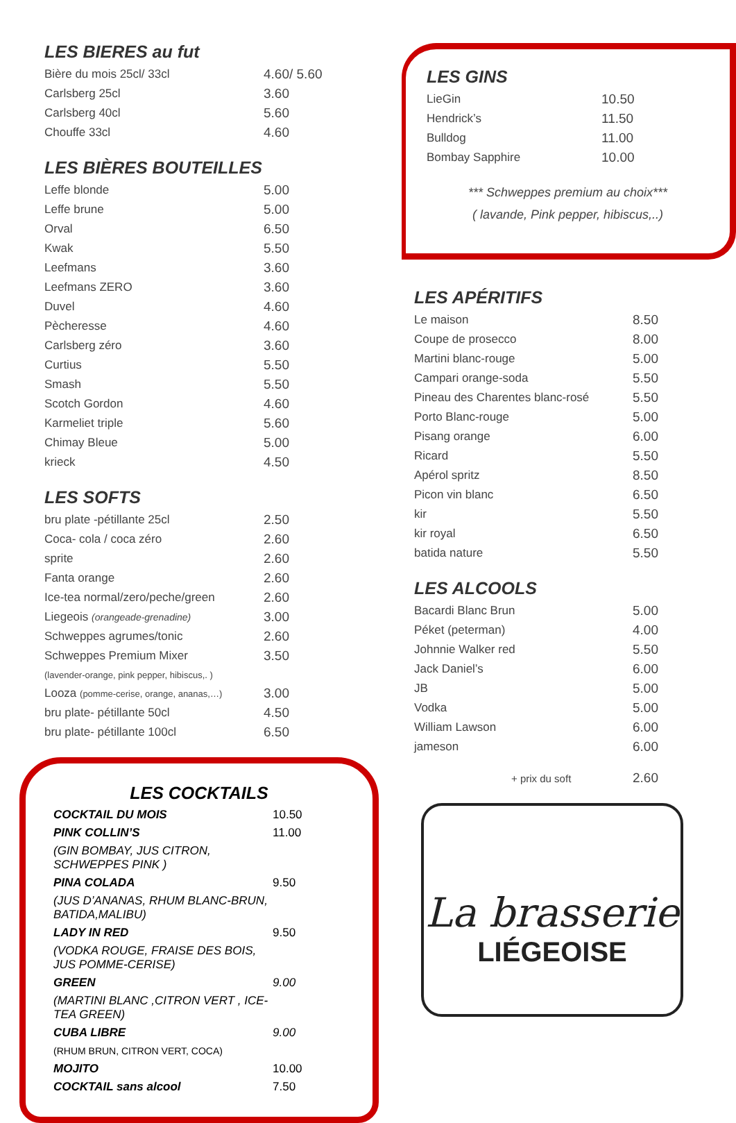LES BIERES au fut
| Bière du mois 25cl/ 33cl | 4.60/ 5.60 |
| Carlsberg 25cl | 3.60 |
| Carlsberg 40cl | 5.60 |
| Chouffe 33cl | 4.60 |
LES BIÈRES BOUTEILLES
| Leffe blonde | 5.00 |
| Leffe brune | 5.00 |
| Orval | 6.50 |
| Kwak | 5.50 |
| Leefmans | 3.60 |
| Leefmans ZERO | 3.60 |
| Duvel | 4.60 |
| Pècheresse | 4.60 |
| Carlsberg zéro | 3.60 |
| Curtius | 5.50 |
| Smash | 5.50 |
| Scotch Gordon | 4.60 |
| Karmeliet triple | 5.60 |
| Chimay Bleue | 5.00 |
| krieck | 4.50 |
LES SOFTS
| bru plate -pétillante 25cl | 2.50 |
| Coca- cola / coca zéro | 2.60 |
| sprite | 2.60 |
| Fanta orange | 2.60 |
| Ice-tea normal/zero/peche/green | 2.60 |
| Liegeois (orangeade-grenadine) | 3.00 |
| Schweppes agrumes/tonic | 2.60 |
| Schweppes Premium Mixer | 3.50 |
| (lavender-orange, pink pepper, hibiscus,. ) | |
| Looza (pomme-cerise, orange, ananas,…) | 3.00 |
| bru plate- pétillante 50cl | 4.50 |
| bru plate- pétillante 100cl | 6.50 |
LES COCKTAILS
| COCKTAIL DU MOIS | 10.50 |
| PINK COLLIN’S | 11.00 |
| (GIN BOMBAY, JUS CITRON, SCHWEPPES PINK ) | |
| PINA COLADA | 9.50 |
| (JUS D’ANANAS, RHUM BLANC-BRUN, BATIDA,MALIBU) | |
| LADY IN RED | 9.50 |
| (VODKA ROUGE, FRAISE DES BOIS, JUS POMME-CERISE) | |
| GREEN | 9.00 |
| (MARTINI BLANC ,CITRON VERT , ICE-TEA GREEN) | |
| CUBA LIBRE | 9.00 |
| (RHUM BRUN, CITRON VERT, COCA) | |
| MOJITO | 10.00 |
| COCKTAIL sans alcool | 7.50 |
LES GINS
| LieGin | 10.50 |
| Hendrick’s | 11.50 |
| Bulldog | 11.00 |
| Bombay Sapphire | 10.00 |
*** Schweppes premium au choix***
( lavande, Pink pepper, hibiscus,..)
LES APÉRITIFS
| Le maison | 8.50 |
| Coupe de prosecco | 8.00 |
| Martini blanc-rouge | 5.00 |
| Campari orange-soda | 5.50 |
| Pineau des Charentes blanc-rosé | 5.50 |
| Porto Blanc-rouge | 5.00 |
| Pisang orange | 6.00 |
| Ricard | 5.50 |
| Apérol spritz | 8.50 |
| Picon vin blanc | 6.50 |
| kir | 5.50 |
| kir royal | 6.50 |
| batida nature | 5.50 |
LES ALCOOLS
| Bacardi Blanc Brun | 5.00 |
| Péket (peterman) | 4.00 |
| Johnnie Walker red | 5.50 |
| Jack Daniel’s | 6.00 |
| JB | 5.00 |
| Vodka | 5.00 |
| William Lawson | 6.00 |
| jameson | 6.00 |
| + prix du soft | 2.60 |
La brasserie
LIÉGEOISE